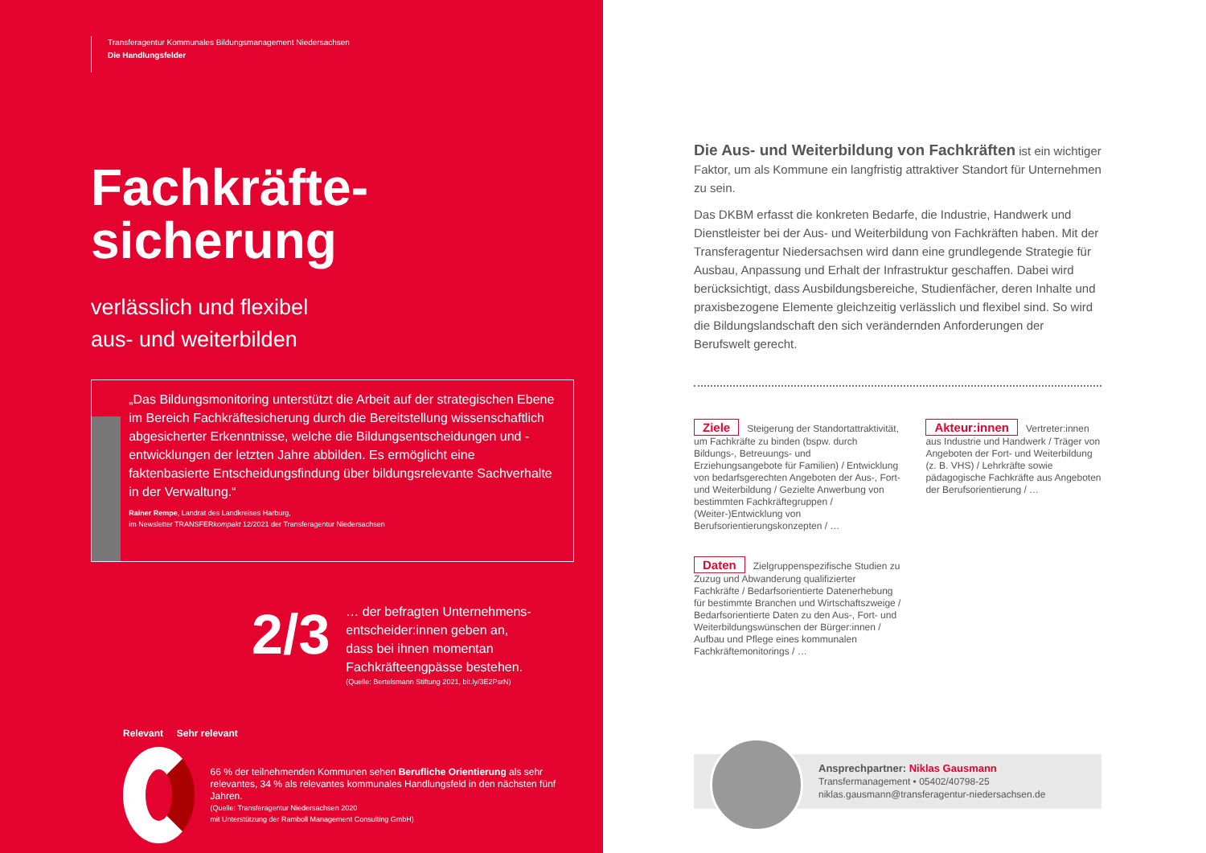Transferagentur Kommunales Bildungsmanagement Niedersachsen
Die Handlungsfelder
Fachkräfte-
sicherung
verlässlich und flexibel
aus- und weiterbilden
„Das Bildungsmonitoring unterstützt die Arbeit auf der strategischen Ebene im Bereich Fachkräftesicherung durch die Bereitstellung wissenschaftlich abgesicherter Erkenntnisse, welche die Bildungsentscheidungen und -entwicklungen der letzten Jahre abbilden. Es ermöglicht eine faktenbasierte Entscheidungsfindung über bildungsrelevante Sachverhalte in der Verwaltung.“
Rainer Rempe, Landrat des Landkreises Harburg,
im Newsletter TRANSFERkompakt 12/2021 der Transferagentur Niedersachsen
2/3
… der befragten Unternehmens-
entscheider:innen geben an,
dass bei ihnen momentan
Fachkräfteengpässe bestehen.
(Quelle: Bertelsmann Stiftung 2021, bit.ly/3E2PsrN)
Relevant Sehr relevant
66 % der teilnehmenden Kommunen sehen Berufliche Orientierung als sehr relevantes, 34 % als relevantes kommunales Handlungsfeld in den nächsten fünf Jahren.
(Quelle: Transferagentur Niedersachsen 2020
mit Unterstützung der Ramboll Management Consulting GmbH)
Die Aus- und Weiterbildung von Fachkräften ist ein wichtiger Faktor, um als Kommune ein langfristig attraktiver Standort für Unternehmen zu sein.
Das DKBM erfasst die konkreten Bedarfe, die Industrie, Handwerk und Dienstleister bei der Aus- und Weiterbildung von Fachkräften haben. Mit der Transferagentur Niedersachsen wird dann eine grundlegende Strategie für Ausbau, Anpassung und Erhalt der Infrastruktur geschaffen. Dabei wird berücksichtigt, dass Ausbildungsbereiche, Studienfächer, deren Inhalte und praxisbezogene Elemente gleichzeitig verlässlich und flexibel sind. So wird die Bildungslandschaft den sich verändernden Anforderungen der Berufswelt gerecht.
Ziele Steigerung der Standortattraktivität, um Fachkräfte zu binden (bspw. durch Bildungs-, Betreuungs- und Erziehungsangebote für Familien) / Entwicklung von bedarfsgerechten Angeboten der Aus-, Fort- und Weiterbildung / Gezielte Anwerbung von bestimmten Fachkräftegruppen / (Weiter-)Entwicklung von Berufsorientierungskonzepten / …
Akteur:innen Vertreter:innen aus Industrie und Handwerk / Träger von Angeboten der Fort- und Weiterbildung (z. B. VHS) / Lehrkräfte sowie pädagogische Fachkräfte aus Angeboten der Berufsorientierung / …
Daten Zielgruppenspezifische Studien zu Zuzug und Abwanderung qualifizierter Fachkräfte / Bedarfsorientierte Datenerhebung für bestimmte Branchen und Wirtschaftszweige / Bedarfsorientierte Daten zu den Aus-, Fort- und Weiterbildungswünschen der Bürger:innen / Aufbau und Pflege eines kommunalen Fachkräftemonitorings / …
Ansprechpartner: Niklas Gausmann
Transfermanagement • 05402/40798-25
niklas.gausmann@transferagentur-niedersachsen.de